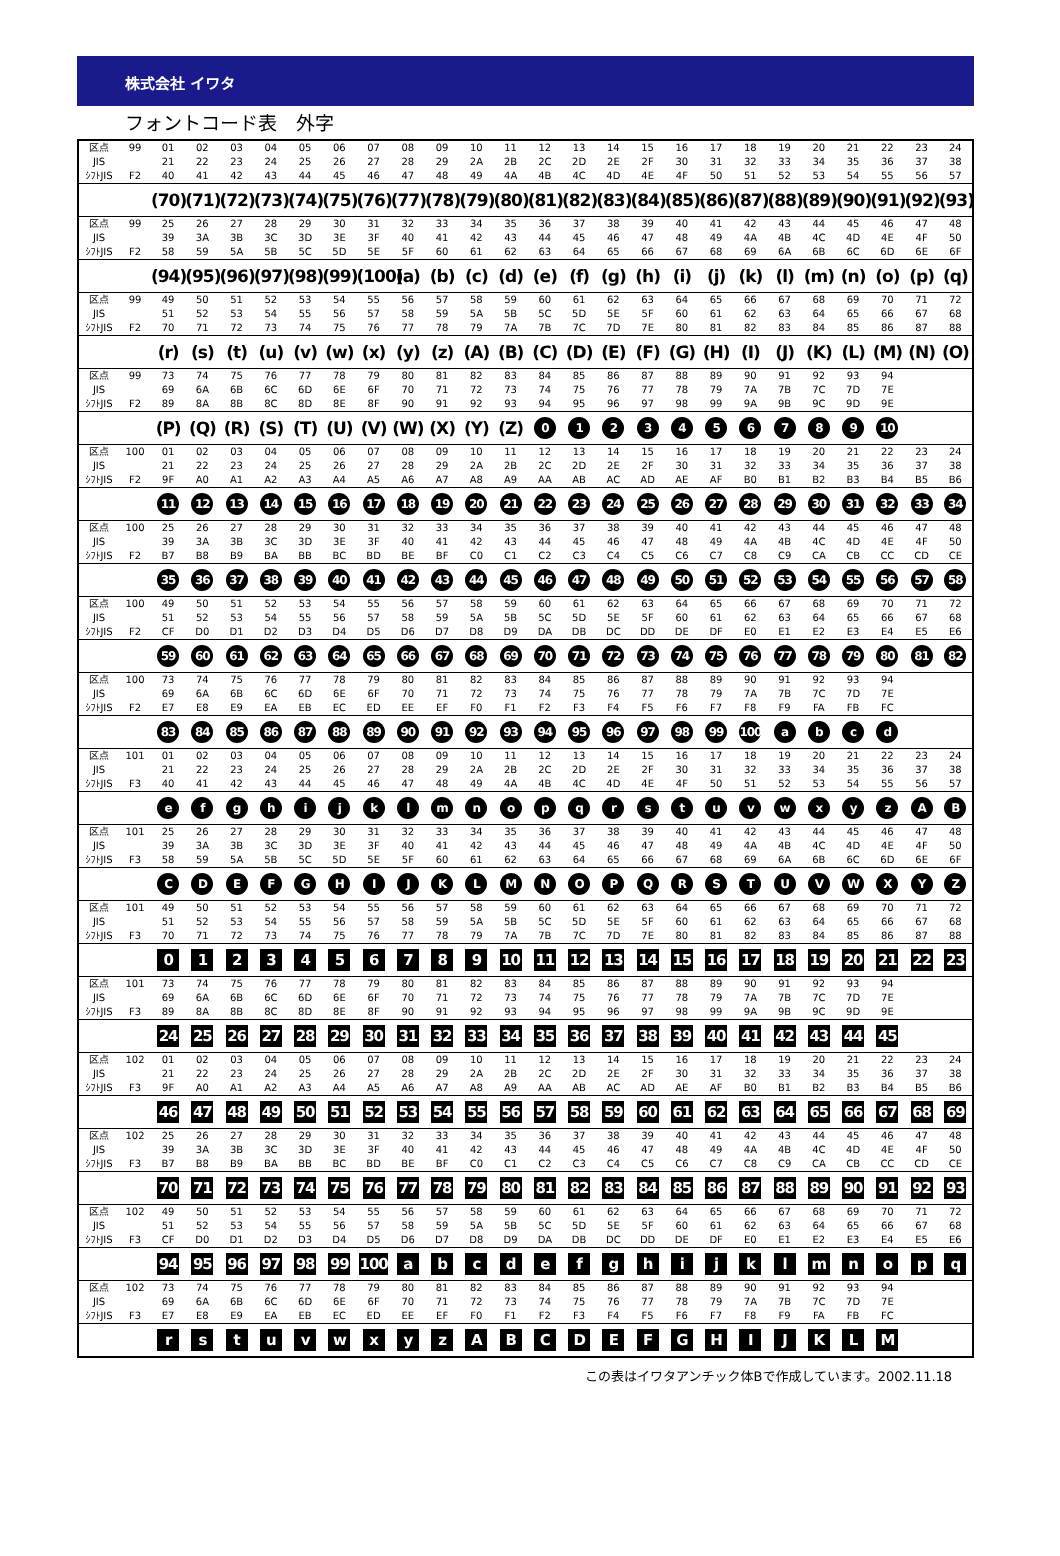株式会社 イワタ
フォントコード表　外字
| 区点 | 99 | 01 | 02 | 03 | 04 | 05 | 06 | 07 | 08 | 09 | 10 | 11 | 12 | 13 | 14 | 15 | 16 | 17 | 18 | 19 | 20 | 21 | 22 | 23 | 24 |
| JIS | | 21 | 22 | 23 | 24 | 25 | 26 | 27 | 28 | 29 | 2A | 2B | 2C | 2D | 2E | 2F | 30 | 31 | 32 | 33 | 34 | 35 | 36 | 37 | 38 |
| ｼﾌﾄJIS | F2 | 40 | 41 | 42 | 43 | 44 | 45 | 46 | 47 | 48 | 49 | 4A | 4B | 4C | 4D | 4E | 4F | 50 | 51 | 52 | 53 | 54 | 55 | 56 | 57 |
| | | (70) | (71) | (72) | (73) | (74) | (75) | (76) | (77) | (78) | (79) | (80) | (81) | (82) | (83) | (84) | (85) | (86) | (87) | (88) | (89) | (90) | (91) | (92) | (93) |
| 区点 | 99 | 25 | 26 | 27 | 28 | 29 | 30 | 31 | 32 | 33 | 34 | 35 | 36 | 37 | 38 | 39 | 40 | 41 | 42 | 43 | 44 | 45 | 46 | 47 | 48 |
| JIS | | 39 | 3A | 3B | 3C | 3D | 3E | 3F | 40 | 41 | 42 | 43 | 44 | 45 | 46 | 47 | 48 | 49 | 4A | 4B | 4C | 4D | 4E | 4F | 50 |
| ｼﾌﾄJIS | F2 | 58 | 59 | 5A | 5B | 5C | 5D | 5E | 5F | 60 | 61 | 62 | 63 | 64 | 65 | 66 | 67 | 68 | 69 | 6A | 6B | 6C | 6D | 6E | 6F |
| | | (94) | (95) | (96) | (97) | (98) | (99) | (100) | (a) | (b) | (c) | (d) | (e) | (f) | (g) | (h) | (i) | (j) | (k) | (l) | (m) | (n) | (o) | (p) | (q) |
| 区点 | 99 | 49 | 50 | 51 | 52 | 53 | 54 | 55 | 56 | 57 | 58 | 59 | 60 | 61 | 62 | 63 | 64 | 65 | 66 | 67 | 68 | 69 | 70 | 71 | 72 |
| JIS | | 51 | 52 | 53 | 54 | 55 | 56 | 57 | 58 | 59 | 5A | 5B | 5C | 5D | 5E | 5F | 60 | 61 | 62 | 63 | 64 | 65 | 66 | 67 | 68 |
| ｼﾌﾄJIS | F2 | 70 | 71 | 72 | 73 | 74 | 75 | 76 | 77 | 78 | 79 | 7A | 7B | 7C | 7D | 7E | 80 | 81 | 82 | 83 | 84 | 85 | 86 | 87 | 88 |
| | | (r) | (s) | (t) | (u) | (v) | (w) | (x) | (y) | (z) | (A) | (B) | (C) | (D) | (E) | (F) | (G) | (H) | (I) | (J) | (K) | (L) | (M) | (N) | (O) |
| 区点 | 99 | 73 | 74 | 75 | 76 | 77 | 78 | 79 | 80 | 81 | 82 | 83 | 84 | 85 | 86 | 87 | 88 | 89 | 90 | 91 | 92 | 93 | 94 | | |
| JIS | | 69 | 6A | 6B | 6C | 6D | 6E | 6F | 70 | 71 | 72 | 73 | 74 | 75 | 76 | 77 | 78 | 79 | 7A | 7B | 7C | 7D | 7E | | |
| ｼﾌﾄJIS | F2 | 89 | 8A | 8B | 8C | 8D | 8E | 8F | 90 | 91 | 92 | 93 | 94 | 95 | 96 | 97 | 98 | 99 | 9A | 9B | 9C | 9D | 9E | | |
| | | (P) | (Q) | (R) | (S) | (T) | (U) | (V) | (W) | (X) | (Y) | (Z) | 0 | 1 | 2 | 3 | 4 | 5 | 6 | 7 | 8 | 9 | 10 | | |
| 区点 | 100 | 01 | 02 | 03 | 04 | 05 | 06 | 07 | 08 | 09 | 10 | 11 | 12 | 13 | 14 | 15 | 16 | 17 | 18 | 19 | 20 | 21 | 22 | 23 | 24 |
| JIS | | 21 | 22 | 23 | 24 | 25 | 26 | 27 | 28 | 29 | 2A | 2B | 2C | 2D | 2E | 2F | 30 | 31 | 32 | 33 | 34 | 35 | 36 | 37 | 38 |
| ｼﾌﾄJIS | F2 | 9F | A0 | A1 | A2 | A3 | A4 | A5 | A6 | A7 | A8 | A9 | AA | AB | AC | AD | AE | AF | B0 | B1 | B2 | B3 | B4 | B5 | B6 |
| | | 11 | 12 | 13 | 14 | 15 | 16 | 17 | 18 | 19 | 20 | 21 | 22 | 23 | 24 | 25 | 26 | 27 | 28 | 29 | 30 | 31 | 32 | 33 | 34 |
| 区点 | 100 | 25 | 26 | 27 | 28 | 29 | 30 | 31 | 32 | 33 | 34 | 35 | 36 | 37 | 38 | 39 | 40 | 41 | 42 | 43 | 44 | 45 | 46 | 47 | 48 |
| JIS | | 39 | 3A | 3B | 3C | 3D | 3E | 3F | 40 | 41 | 42 | 43 | 44 | 45 | 46 | 47 | 48 | 49 | 4A | 4B | 4C | 4D | 4E | 4F | 50 |
| ｼﾌﾄJIS | F2 | B7 | B8 | B9 | BA | BB | BC | BD | BE | BF | C0 | C1 | C2 | C3 | C4 | C5 | C6 | C7 | C8 | C9 | CA | CB | CC | CD | CE |
| | | 35 | 36 | 37 | 38 | 39 | 40 | 41 | 42 | 43 | 44 | 45 | 46 | 47 | 48 | 49 | 50 | 51 | 52 | 53 | 54 | 55 | 56 | 57 | 58 |
| 区点 | 100 | 49 | 50 | 51 | 52 | 53 | 54 | 55 | 56 | 57 | 58 | 59 | 60 | 61 | 62 | 63 | 64 | 65 | 66 | 67 | 68 | 69 | 70 | 71 | 72 |
| JIS | | 51 | 52 | 53 | 54 | 55 | 56 | 57 | 58 | 59 | 5A | 5B | 5C | 5D | 5E | 5F | 60 | 61 | 62 | 63 | 64 | 65 | 66 | 67 | 68 |
| ｼﾌﾄJIS | F2 | CF | D0 | D1 | D2 | D3 | D4 | D5 | D6 | D7 | D8 | D9 | DA | DB | DC | DD | DE | DF | E0 | E1 | E2 | E3 | E4 | E5 | E6 |
| | | 59 | 60 | 61 | 62 | 63 | 64 | 65 | 66 | 67 | 68 | 69 | 70 | 71 | 72 | 73 | 74 | 75 | 76 | 77 | 78 | 79 | 80 | 81 | 82 |
| 区点 | 100 | 73 | 74 | 75 | 76 | 77 | 78 | 79 | 80 | 81 | 82 | 83 | 84 | 85 | 86 | 87 | 88 | 89 | 90 | 91 | 92 | 93 | 94 | | |
| JIS | | 69 | 6A | 6B | 6C | 6D | 6E | 6F | 70 | 71 | 72 | 73 | 74 | 75 | 76 | 77 | 78 | 79 | 7A | 7B | 7C | 7D | 7E | | |
| ｼﾌﾄJIS | F2 | E7 | E8 | E9 | EA | EB | EC | ED | EE | EF | F0 | F1 | F2 | F3 | F4 | F5 | F6 | F7 | F8 | F9 | FA | FB | FC | | |
| | | 83 | 84 | 85 | 86 | 87 | 88 | 89 | 90 | 91 | 92 | 93 | 94 | 95 | 96 | 97 | 98 | 99 | 100 | a | b | c | d | | |
| 区点 | 101 | 01 | 02 | 03 | 04 | 05 | 06 | 07 | 08 | 09 | 10 | 11 | 12 | 13 | 14 | 15 | 16 | 17 | 18 | 19 | 20 | 21 | 22 | 23 | 24 |
| JIS | | 21 | 22 | 23 | 24 | 25 | 26 | 27 | 28 | 29 | 2A | 2B | 2C | 2D | 2E | 2F | 30 | 31 | 32 | 33 | 34 | 35 | 36 | 37 | 38 |
| ｼﾌﾄJIS | F3 | 40 | 41 | 42 | 43 | 44 | 45 | 46 | 47 | 48 | 49 | 4A | 4B | 4C | 4D | 4E | 4F | 50 | 51 | 52 | 53 | 54 | 55 | 56 | 57 |
| | | e | f | g | h | i | j | k | l | m | n | o | p | q | r | s | t | u | v | w | x | y | z | A | B |
| 区点 | 101 | 25 | 26 | 27 | 28 | 29 | 30 | 31 | 32 | 33 | 34 | 35 | 36 | 37 | 38 | 39 | 40 | 41 | 42 | 43 | 44 | 45 | 46 | 47 | 48 |
| JIS | | 39 | 3A | 3B | 3C | 3D | 3E | 3F | 40 | 41 | 42 | 43 | 44 | 45 | 46 | 47 | 48 | 49 | 4A | 4B | 4C | 4D | 4E | 4F | 50 |
| ｼﾌﾄJIS | F3 | 58 | 59 | 5A | 5B | 5C | 5D | 5E | 5F | 60 | 61 | 62 | 63 | 64 | 65 | 66 | 67 | 68 | 69 | 6A | 6B | 6C | 6D | 6E | 6F |
| | | C | D | E | F | G | H | I | J | K | L | M | N | O | P | Q | R | S | T | U | V | W | X | Y | Z |
| 区点 | 101 | 49 | 50 | 51 | 52 | 53 | 54 | 55 | 56 | 57 | 58 | 59 | 60 | 61 | 62 | 63 | 64 | 65 | 66 | 67 | 68 | 69 | 70 | 71 | 72 |
| JIS | | 51 | 52 | 53 | 54 | 55 | 56 | 57 | 58 | 59 | 5A | 5B | 5C | 5D | 5E | 5F | 60 | 61 | 62 | 63 | 64 | 65 | 66 | 67 | 68 |
| ｼﾌﾄJIS | F3 | 70 | 71 | 72 | 73 | 74 | 75 | 76 | 77 | 78 | 79 | 7A | 7B | 7C | 7D | 7E | 80 | 81 | 82 | 83 | 84 | 85 | 86 | 87 | 88 |
| | | 0 | 1 | 2 | 3 | 4 | 5 | 6 | 7 | 8 | 9 | 10 | 11 | 12 | 13 | 14 | 15 | 16 | 17 | 18 | 19 | 20 | 21 | 22 | 23 |
| 区点 | 101 | 73 | 74 | 75 | 76 | 77 | 78 | 79 | 80 | 81 | 82 | 83 | 84 | 85 | 86 | 87 | 88 | 89 | 90 | 91 | 92 | 93 | 94 | | |
| JIS | | 69 | 6A | 6B | 6C | 6D | 6E | 6F | 70 | 71 | 72 | 73 | 74 | 75 | 76 | 77 | 78 | 79 | 7A | 7B | 7C | 7D | 7E | | |
| ｼﾌﾄJIS | F3 | 89 | 8A | 8B | 8C | 8D | 8E | 8F | 90 | 91 | 92 | 93 | 94 | 95 | 96 | 97 | 98 | 99 | 9A | 9B | 9C | 9D | 9E | | |
| | | 24 | 25 | 26 | 27 | 28 | 29 | 30 | 31 | 32 | 33 | 34 | 35 | 36 | 37 | 38 | 39 | 40 | 41 | 42 | 43 | 44 | 45 | | |
| 区点 | 102 | 01 | 02 | 03 | 04 | 05 | 06 | 07 | 08 | 09 | 10 | 11 | 12 | 13 | 14 | 15 | 16 | 17 | 18 | 19 | 20 | 21 | 22 | 23 | 24 |
| JIS | | 21 | 22 | 23 | 24 | 25 | 26 | 27 | 28 | 29 | 2A | 2B | 2C | 2D | 2E | 2F | 30 | 31 | 32 | 33 | 34 | 35 | 36 | 37 | 38 |
| ｼﾌﾄJIS | F3 | 9F | A0 | A1 | A2 | A3 | A4 | A5 | A6 | A7 | A8 | A9 | AA | AB | AC | AD | AE | AF | B0 | B1 | B2 | B3 | B4 | B5 | B6 |
| | | 46 | 47 | 48 | 49 | 50 | 51 | 52 | 53 | 54 | 55 | 56 | 57 | 58 | 59 | 60 | 61 | 62 | 63 | 64 | 65 | 66 | 67 | 68 | 69 |
| 区点 | 102 | 25 | 26 | 27 | 28 | 29 | 30 | 31 | 32 | 33 | 34 | 35 | 36 | 37 | 38 | 39 | 40 | 41 | 42 | 43 | 44 | 45 | 46 | 47 | 48 |
| JIS | | 39 | 3A | 3B | 3C | 3D | 3E | 3F | 40 | 41 | 42 | 43 | 44 | 45 | 46 | 47 | 48 | 49 | 4A | 4B | 4C | 4D | 4E | 4F | 50 |
| ｼﾌﾄJIS | F3 | B7 | B8 | B9 | BA | BB | BC | BD | BE | BF | C0 | C1 | C2 | C3 | C4 | C5 | C6 | C7 | C8 | C9 | CA | CB | CC | CD | CE |
| | | 70 | 71 | 72 | 73 | 74 | 75 | 76 | 77 | 78 | 79 | 80 | 81 | 82 | 83 | 84 | 85 | 86 | 87 | 88 | 89 | 90 | 91 | 92 | 93 |
| 区点 | 102 | 49 | 50 | 51 | 52 | 53 | 54 | 55 | 56 | 57 | 58 | 59 | 60 | 61 | 62 | 63 | 64 | 65 | 66 | 67 | 68 | 69 | 70 | 71 | 72 |
| JIS | | 51 | 52 | 53 | 54 | 55 | 56 | 57 | 58 | 59 | 5A | 5B | 5C | 5D | 5E | 5F | 60 | 61 | 62 | 63 | 64 | 65 | 66 | 67 | 68 |
| ｼﾌﾄJIS | F3 | CF | D0 | D1 | D2 | D3 | D4 | D5 | D6 | D7 | D8 | D9 | DA | DB | DC | DD | DE | DF | E0 | E1 | E2 | E3 | E4 | E5 | E6 |
| | | 94 | 95 | 96 | 97 | 98 | 99 | 100 | a | b | c | d | e | f | g | h | i | j | k | l | m | n | o | p | q |
| 区点 | 102 | 73 | 74 | 75 | 76 | 77 | 78 | 79 | 80 | 81 | 82 | 83 | 84 | 85 | 86 | 87 | 88 | 89 | 90 | 91 | 92 | 93 | 94 | | |
| JIS | | 69 | 6A | 6B | 6C | 6D | 6E | 6F | 70 | 71 | 72 | 73 | 74 | 75 | 76 | 77 | 78 | 79 | 7A | 7B | 7C | 7D | 7E | | |
| ｼﾌﾄJIS | F3 | E7 | E8 | E9 | EA | EB | EC | ED | EE | EF | F0 | F1 | F2 | F3 | F4 | F5 | F6 | F7 | F8 | F9 | FA | FB | FC | | |
| | | r | s | t | u | v | w | x | y | z | A | B | C | D | E | F | G | H | I | J | K | L | M | | |
この表はイワタアンチック体Bで作成しています。2002.11.18